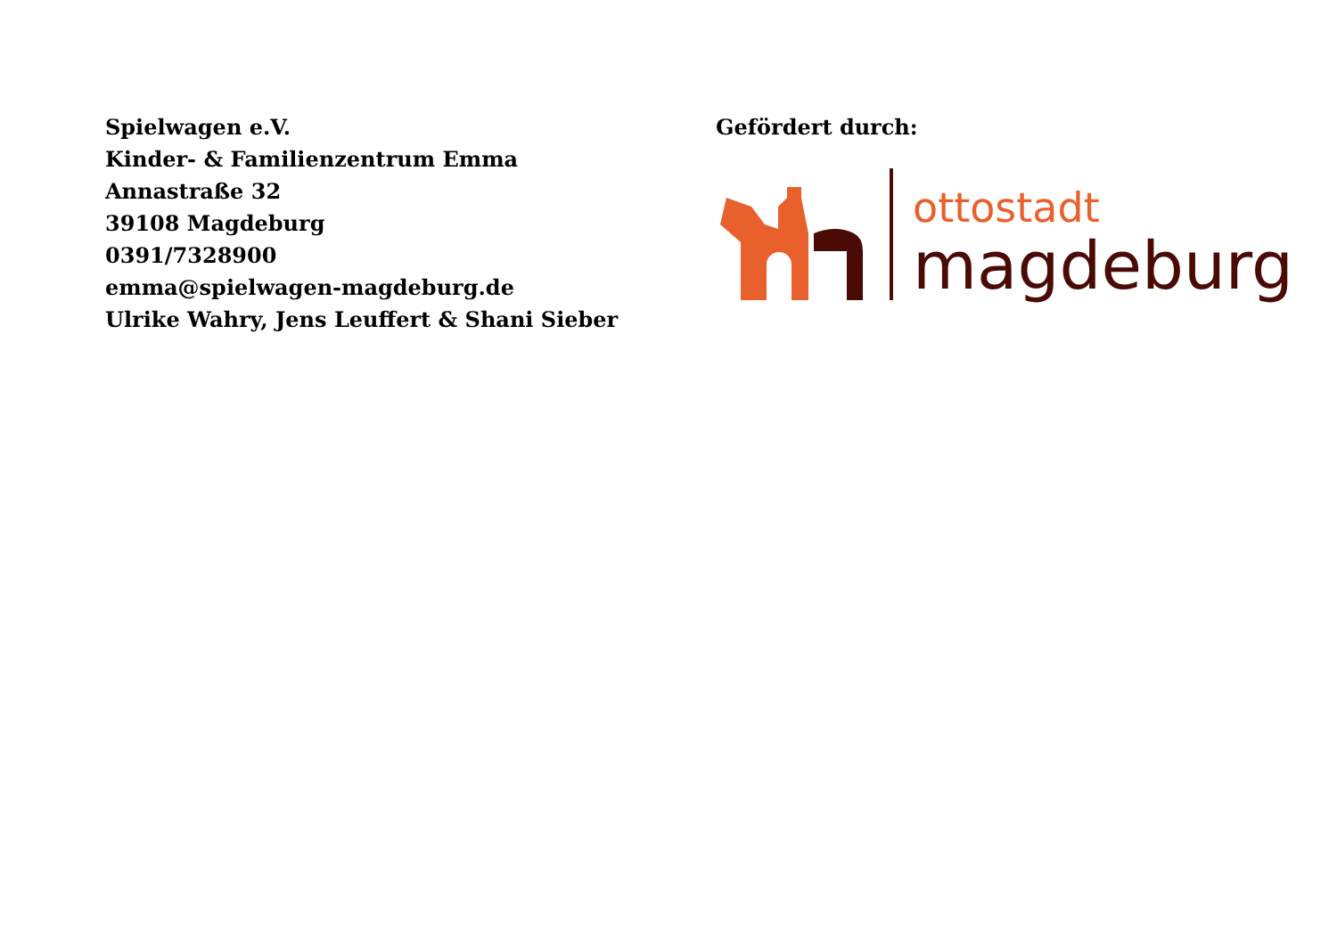Spielwagen e.V.
Kinder- & Familienzentrum Emma
Annastraße 32
39108 Magdeburg
0391/7328900
emma@spielwagen-magdeburg.de
Ulrike Wahry, Jens Leuffert & Shani Sieber
Gefördert durch:
ottostadt
magdeburg